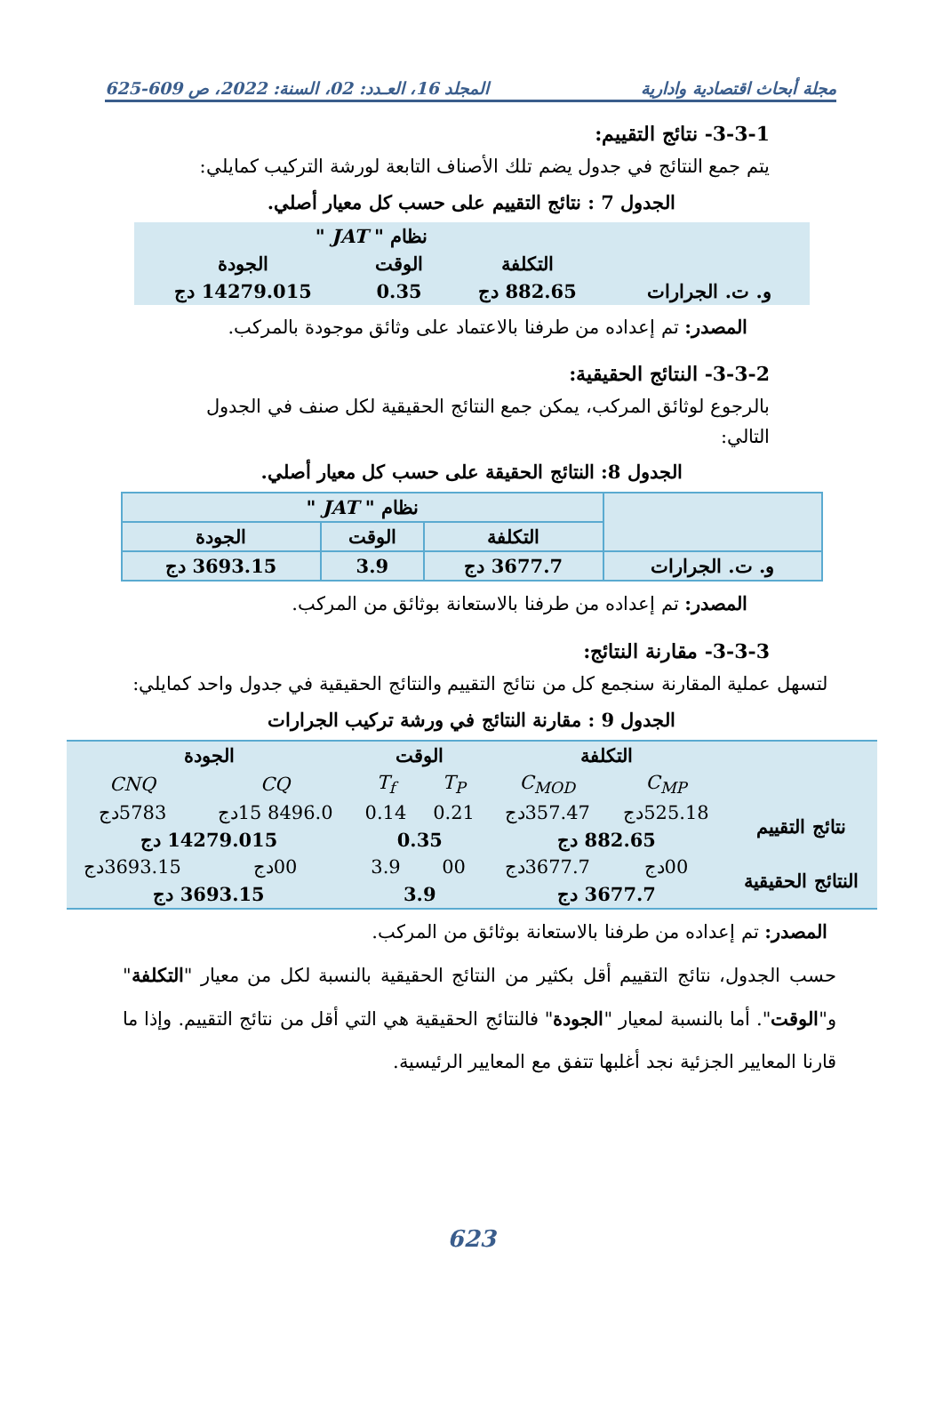مجلة أبحاث اقتصادية وادارية المجلد 16، العـدد: 02، السنة: 2022، ص 609-625
3-3-1- نتائج التقييم:
يتم جمع النتائج في جدول يضم تلك الأصناف التابعة لورشة التركيب كمايلي:
الجدول 7 : نتائج التقييم على حسب كل معيار أصلي.
| | نظام " JAT " | | |
| --- | --- | --- | --- |
| | التكلفة | الوقت | الجودة |
| و. ت. الجرارات | 882.65 دج | 0.35 | 14279.015 دج |
المصدر: تم إعداده من طرفنا بالاعتماد على وثائق موجودة بالمركب.
3-3-2- النتائج الحقيقية:
بالرجوع لوثائق المركب، يمكن جمع النتائج الحقيقية لكل صنف في الجدول التالي:
الجدول 8: النتائج الحقيقة على حسب كل معيار أصلي.
| | نظام " JAT " | | |
| --- | --- | --- | --- |
| | التكلفة | الوقت | الجودة |
| و. ت. الجرارات | 3677.7 دج | 3.9 | 3693.15 دج |
المصدر: تم إعداده من طرفنا بالاستعانة بوثائق من المركب.
3-3-3- مقارنة النتائج:
لتسهل عملية المقارنة سنجمع كل من نتائج التقييم والنتائج الحقيقية في جدول واحد كمايلي:
الجدول 9 : مقارنة النتائج في ورشة تركيب الجرارات
| | التكلفة | | الوقت | | الجودة | |
| --- | --- | --- | --- | --- | --- | --- |
| | C<sub>MP</sub> | C<sub>MOD</sub> | T<sub>P</sub> | T<sub>f</sub> | CQ | CNQ |
| نتائج التقييم | 525.18دج | 357.47دج | 0.21 | 0.14 | 8496.0 15دج | 5783دج |
| | 882.65 دج | | 0.35 | | 14279.015 دج | |
| النتائج الحقيقية | 00دج | 3677.7دج | 00 | 3.9 | 00دج | 3693.15دج |
| | 3677.7 دج | | 3.9 | | 3693.15 دج | |
المصدر: تم إعداده من طرفنا بالاستعانة بوثائق من المركب.
حسب الجدول، نتائج التقييم أقل بكثير من النتائج الحقيقية بالنسبة لكل من معيار "التكلفة" و"الوقت". أما بالنسبة لمعيار "الجودة" فالنتائج الحقيقية هي التي أقل من نتائج التقييم. وإذا ما قارنا المعايير الجزئية نجد أغلبها تتفق مع المعايير الرئيسية.
623